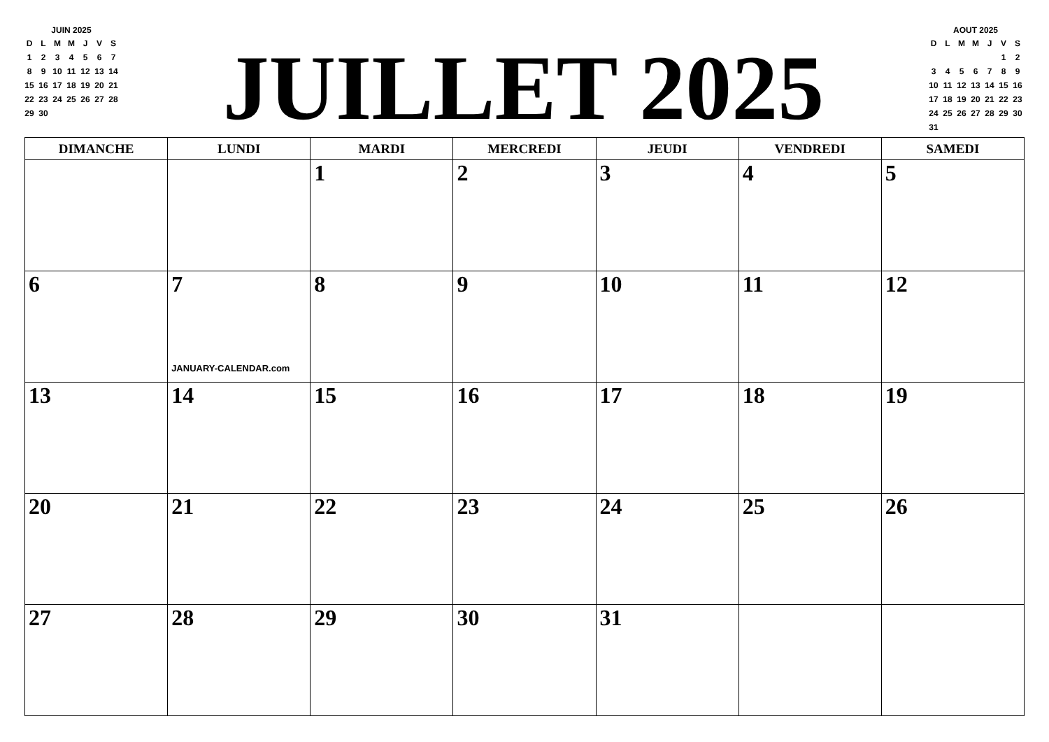JUIN 2025
| D | L | M | M | J | V | S |
| 1 | 2 | 3 | 4 | 5 | 6 | 7 |
| 8 | 9 | 10 | 11 | 12 | 13 | 14 |
| 15 | 16 | 17 | 18 | 19 | 20 | 21 |
| 22 | 23 | 24 | 25 | 26 | 27 | 28 |
| 29 | 30 | | | | | |
JUILLET 2025
AOUT 2025
| D | L | M | M | J | V | S |
| | | | | | 1 | 2 |
| 3 | 4 | 5 | 6 | 7 | 8 | 9 |
| 10 | 11 | 12 | 13 | 14 | 15 | 16 |
| 17 | 18 | 19 | 20 | 21 | 22 | 23 |
| 24 | 25 | 26 | 27 | 28 | 29 | 30 |
| 31 | | | | | | |
| DIMANCHE | LUNDI | MARDI | MERCREDI | JEUDI | VENDREDI | SAMEDI |
| --- | --- | --- | --- | --- | --- | --- |
| | | 1 | 2 | 3 | 4 | 5 |
| 6 | 7 JANUARY-CALENDAR.com | 8 | 9 | 10 | 11 | 12 |
| 13 | 14 | 15 | 16 | 17 | 18 | 19 |
| 20 | 21 | 22 | 23 | 24 | 25 | 26 |
| 27 | 28 | 29 | 30 | 31 | | |